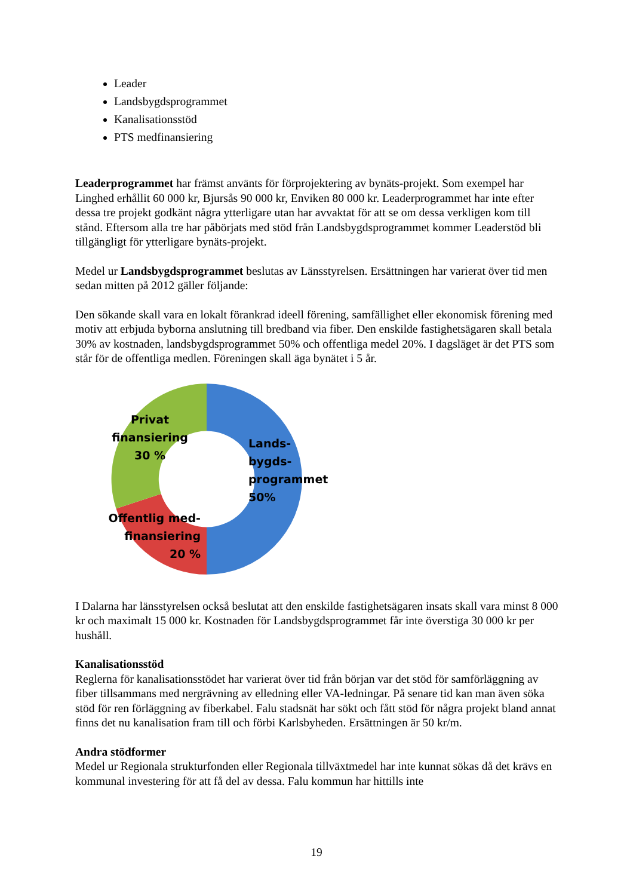Leader
Landsbygdsprogrammet
Kanalisationsstöd
PTS medfinansiering
Leaderprogrammet har främst använts för förprojektering av bynäts-projekt. Som exempel har Linghed erhållit 60 000 kr, Bjursås 90 000 kr, Enviken 80 000 kr. Leaderprogrammet har inte efter dessa tre projekt godkänt några ytterligare utan har avvaktat för att se om dessa verkligen kom till stånd. Eftersom alla tre har påbörjats med stöd från Landsbygdsprogrammet kommer Leaderstöd bli tillgängligt för ytterligare bynäts-projekt.
Medel ur Landsbygdsprogrammet beslutas av Länsstyrelsen. Ersättningen har varierat över tid men sedan mitten på 2012 gäller följande:
Den sökande skall vara en lokalt förankrad ideell förening, samfällighet eller ekonomisk förening med motiv att erbjuda byborna anslutning till bredband via fiber. Den enskilde fastighetsägaren skall betala 30% av kostnaden, landsbygdsprogrammet 50% och offentliga medel 20%. I dagsläget är det PTS som står för de offentliga medlen. Föreningen skall äga bynätet i 5 år.
Privat finansiering 30 %
Lands-
bygds-
programmet
50%
Offentlig med-
finansiering
20 %
I Dalarna har länsstyrelsen också beslutat att den enskilde fastighetsägaren insats skall vara minst 8 000 kr och maximalt 15 000 kr. Kostnaden för Landsbygdsprogrammet får inte överstiga 30 000 kr per hushåll.
Kanalisationsstöd
Reglerna för kanalisationsstödet har varierat över tid från början var det stöd för samförläggning av fiber tillsammans med nergrävning av elledning eller VA-ledningar. På senare tid kan man även söka stöd för ren förläggning av fiberkabel. Falu stadsnät har sökt och fått stöd för några projekt bland annat finns det nu kanalisation fram till och förbi Karlsbyheden. Ersättningen är 50 kr/m.
Andra stödformer
Medel ur Regionala strukturfonden eller Regionala tillväxtmedel har inte kunnat sökas då det krävs en kommunal investering för att få del av dessa. Falu kommun har hittills inte
19